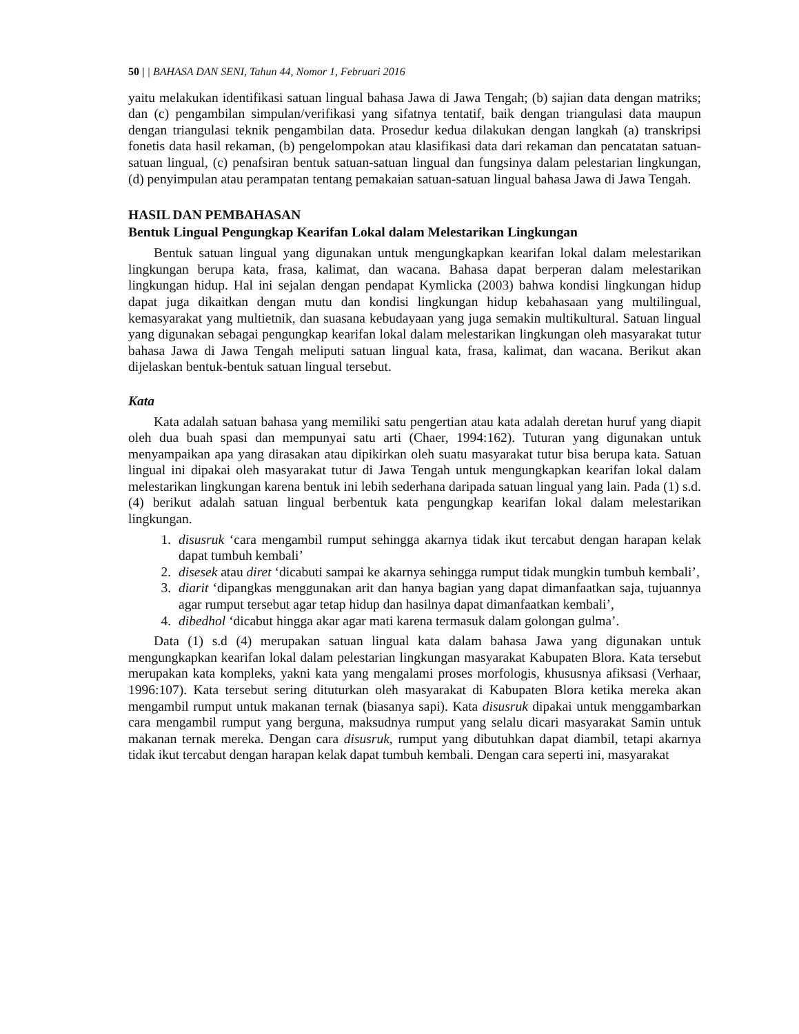50 | | BAHASA DAN SENI, Tahun 44, Nomor 1, Februari 2016
yaitu melakukan identifikasi satuan lingual bahasa Jawa di Jawa Tengah; (b) sajian data dengan matriks; dan (c) pengambilan simpulan/verifikasi yang sifatnya tentatif, baik dengan triangulasi data maupun dengan triangulasi teknik pengambilan data. Prosedur kedua dilakukan dengan langkah (a) transkripsi fonetis data hasil rekaman, (b) pengelompokan atau klasifikasi data dari rekaman dan pencatatan satuan-satuan lingual, (c) penafsiran bentuk satuan-satuan lingual dan fungsinya dalam pelestarian lingkungan, (d) penyimpulan atau perampatan tentang pemakaian satuan-satuan lingual bahasa Jawa di Jawa Tengah.
HASIL DAN PEMBAHASAN
Bentuk Lingual Pengungkap Kearifan Lokal dalam Melestarikan Lingkungan
Bentuk satuan lingual yang digunakan untuk mengungkapkan kearifan lokal dalam melestarikan lingkungan berupa kata, frasa, kalimat, dan wacana. Bahasa dapat berperan dalam melestarikan lingkungan hidup. Hal ini sejalan dengan pendapat Kymlicka (2003) bahwa kondisi lingkungan hidup dapat juga dikaitkan dengan mutu dan kondisi lingkungan hidup kebahasaan yang multilingual, kemasyarakat yang multietnik, dan suasana kebudayaan yang juga semakin multikultural. Satuan lingual yang digunakan sebagai pengungkap kearifan lokal dalam melestarikan lingkungan oleh masyarakat tutur bahasa Jawa di Jawa Tengah meliputi satuan lingual kata, frasa, kalimat, dan wacana. Berikut akan dijelaskan bentuk-bentuk satuan lingual tersebut.
Kata
Kata adalah satuan bahasa yang memiliki satu pengertian atau kata adalah deretan huruf yang diapit oleh dua buah spasi dan mempunyai satu arti (Chaer, 1994:162). Tuturan yang digunakan untuk menyampaikan apa yang dirasakan atau dipikirkan oleh suatu masyarakat tutur bisa berupa kata. Satuan lingual ini dipakai oleh masyarakat tutur di Jawa Tengah untuk mengungkapkan kearifan lokal dalam melestarikan lingkungan karena bentuk ini lebih sederhana daripada satuan lingual yang lain. Pada (1) s.d. (4) berikut adalah satuan lingual berbentuk kata pengungkap kearifan lokal dalam melestarikan lingkungan.
1. disusruk ‘cara mengambil rumput sehingga akarnya tidak ikut tercabut dengan harapan kelak dapat tumbuh kembali’
2. disesek atau diret ‘dicabuti sampai ke akarnya sehingga rumput tidak mungkin tumbuh kembali’,
3. diarit ‘dipangkas menggunakan arit dan hanya bagian yang dapat dimanfaatkan saja, tujuannya agar rumput tersebut agar tetap hidup dan hasilnya dapat dimanfaatkan kembali’,
4. dibedhol ‘dicabut hingga akar agar mati karena termasuk dalam golongan gulma’.
Data (1) s.d (4) merupakan satuan lingual kata dalam bahasa Jawa yang digunakan untuk mengungkapkan kearifan lokal dalam pelestarian lingkungan masyarakat Kabupaten Blora. Kata tersebut merupakan kata kompleks, yakni kata yang mengalami proses morfologis, khususnya afiksasi (Verhaar, 1996:107). Kata tersebut sering dituturkan oleh masyarakat di Kabupaten Blora ketika mereka akan mengambil rumput untuk makanan ternak (biasanya sapi). Kata disusruk dipakai untuk menggambarkan cara mengambil rumput yang berguna, maksudnya rumput yang selalu dicari masyarakat Samin untuk makanan ternak mereka. Dengan cara disusruk, rumput yang dibutuhkan dapat diambil, tetapi akarnya tidak ikut tercabut dengan harapan kelak dapat tumbuh kembali. Dengan cara seperti ini, masyarakat